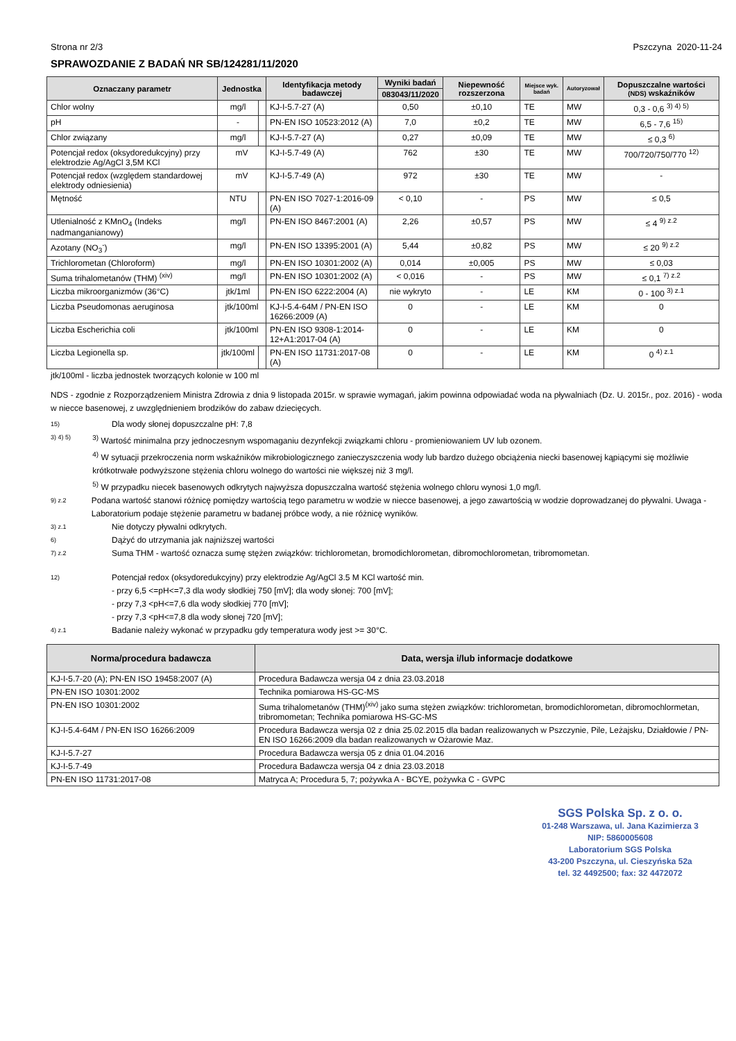Strona nr 2/3 Pszczyna 2020-11-24
SPRAWOZDANIE Z BADAŃ NR SB/124281/11/2020
| Oznaczany parametr | Jednostka | | Identyfikacja metody badawczej | Wyniki badań | Niepewność rozszerzona | Miejsce wyk. badań | Autoryzował | Dopuszczalne wartości (NDS) wskaźników |
| --- | --- | --- | --- | --- | --- | --- | --- | --- |
| | | | | 083043/11/2020 | | | | |
| Chlor wolny | mg/l | | KJ-I-5.7-27 (A) | 0,50 | ±0,10 | TE | MW | 0,3 - 0,6 <sup>3) 4) 5)</sup> |
| pH | - | | PN-EN ISO 10523:2012 (A) | 7,0 | ±0,2 | TE | MW | 6,5 - 7,6 <sup>15)</sup> |
| Chlor związany | mg/l | | KJ-I-5.7-27 (A) | 0,27 | ±0,09 | TE | MW | ≤ 0,3 <sup>6)</sup> |
| Potencjał redox (oksydoredukcyjny) przy elektrodzie Ag/AgCl 3,5M KCl | mV | | KJ-I-5.7-49 (A) | 762 | ±30 | TE | MW | 700/720/750/770 <sup>12)</sup> |
| Potencjał redox (względem standardowej elektrody odniesienia) | mV | | KJ-I-5.7-49 (A) | 972 | ±30 | TE | MW | - |
| Mętność | NTU | | PN-EN ISO 7027-1:2016-09 (A) | < 0,10 | - | PS | MW | ≤ 0,5 |
| Utlenialność z KMnO<sub>4</sub> (Indeks nadmanganianowy) | mg/l | | PN-EN ISO 8467:2001 (A) | 2,26 | ±0,57 | PS | MW | ≤ 4 <sup>9) z.2</sup> |
| Azotany (NO<sub>3</sub><sup>-</sup>) | mg/l | | PN-EN ISO 13395:2001 (A) | 5,44 | ±0,82 | PS | MW | ≤ 20 <sup>9) z.2</sup> |
| Trichlorometan (Chloroform) | mg/l | | PN-EN ISO 10301:2002 (A) | 0,014 | ±0,005 | PS | MW | ≤ 0,03 |
| Suma trihalometanów (THM) <sup>(xiv)</sup> | mg/l | | PN-EN ISO 10301:2002 (A) | < 0,016 | - | PS | MW | ≤ 0,1 <sup>7) z.2</sup> |
| Liczba mikroorganizmów (36°C) | jtk/1ml | | PN-EN ISO 6222:2004 (A) | nie wykryto | - | LE | KM | 0 - 100 <sup>3) z.1</sup> |
| Liczba Pseudomonas aeruginosa | jtk/100ml | | KJ-I-5.4-64M / PN-EN ISO 16266:2009 (A) | 0 | - | LE | KM | 0 |
| Liczba Escherichia coli | jtk/100ml | | PN-EN ISO 9308-1:2014-12+A1:2017-04 (A) | 0 | - | LE | KM | 0 |
| Liczba Legionella sp. | jtk/100ml | | PN-EN ISO 11731:2017-08 (A) | 0 | - | LE | KM | 0 <sup>4) z.1</sup> |
jtk/100ml - liczba jednostek tworzących kolonie w 100 ml
NDS - zgodnie z Rozporządzeniem Ministra Zdrowia z dnia 9 listopada 2015r. w sprawie wymagań, jakim powinna odpowiadać woda na pływalniach (Dz. U. 2015r., poz. 2016) - woda w niecce basenowej, z uwzględnieniem brodzików do zabaw dziecięcych.
15) Dla wody słonej dopuszczalne pH: 7,8
3) 4) 5) <sup>3)</sup> Wartość minimalna przy jednoczesnym wspomaganiu dezynfekcji związkami chloru - promieniowaniem UV lub ozonem.
<sup>4)</sup> W sytuacji przekroczenia norm wskaźników mikrobiologicznego zanieczyszczenia wody lub bardzo dużego obciążenia niecki basenowej kąpiącymi się możliwie krótkotrwałe podwyższone stężenia chloru wolnego do wartości nie większej niż 3 mg/l.
<sup>5)</sup> W przypadku niecek basenowych odkrytych najwyższa dopuszczalna wartość stężenia wolnego chloru wynosi 1,0 mg/l.
9) z.2 Podana wartość stanowi różnicę pomiędzy wartością tego parametru w wodzie w niecce basenowej, a jego zawartością w wodzie doprowadzanej do pływalni. Uwaga - Laboratorium podaje stężenie parametru w badanej próbce wody, a nie różnicę wyników.
3) z.1 Nie dotyczy pływalni odkrytych.
6) Dążyć do utrzymania jak najniższej wartości
7) z.2 Suma THM - wartość oznacza sumę stężen związków: trichlorometan, bromodichlorometan, dibromochlorometan, tribromometan.
12) Potencjał redox (oksydoredukcyjny) przy elektrodzie Ag/AgCl 3.5 M KCl wartość min.
- przy 6,5 <=pH<=7,3 dla wody słodkiej 750 [mV]; dla wody słonej: 700 [mV];
- przy 7,3 <pH<=7,6 dla wody słodkiej 770 [mV];
- przy 7,3 <pH<=7,8 dla wody słonej 720 [mV];
4) z.1 Badanie należy wykonać w przypadku gdy temperatura wody jest >= 30°C.
| Norma/procedura badawcza | Data, wersja i/lub informacje dodatkowe |
| --- | --- |
| KJ-I-5.7-20 (A); PN-EN ISO 19458:2007 (A) | Procedura Badawcza wersja 04 z dnia 23.03.2018 |
| PN-EN ISO 10301:2002 | Technika pomiarowa HS-GC-MS |
| PN-EN ISO 10301:2002 | Suma trihalometanów (THM)<sup>(xiv)</sup> jako suma stężen związków: trichlorometan, bromodichlorometan, dibromochlormetan, tribromometan; Technika pomiarowa HS-GC-MS |
| KJ-I-5.4-64M / PN-EN ISO 16266:2009 | Procedura Badawcza wersja 02 z dnia 25.02.2015 dla badan realizowanych w Pszczynie, Pile, Leżajsku, Działdowie / PN-EN ISO 16266:2009 dla badan realizowanych w Ożarowie Maz. |
| KJ-I-5.7-27 | Procedura Badawcza wersja 05 z dnia 01.04.2016 |
| KJ-I-5.7-49 | Procedura Badawcza wersja 04 z dnia 23.03.2018 |
| PN-EN ISO 11731:2017-08 | Matryca A; Procedura 5, 7; pożywka A - BCYE, pożywka C - GVPC |
SGS Polska Sp. z o. o.
01-248 Warszawa, ul. Jana Kazimierza 3
NIP: 5860005608
Laboratorium SGS Polska
43-200 Pszczyna, ul. Cieszyńska 52a
tel. 32 4492500; fax: 32 4472072